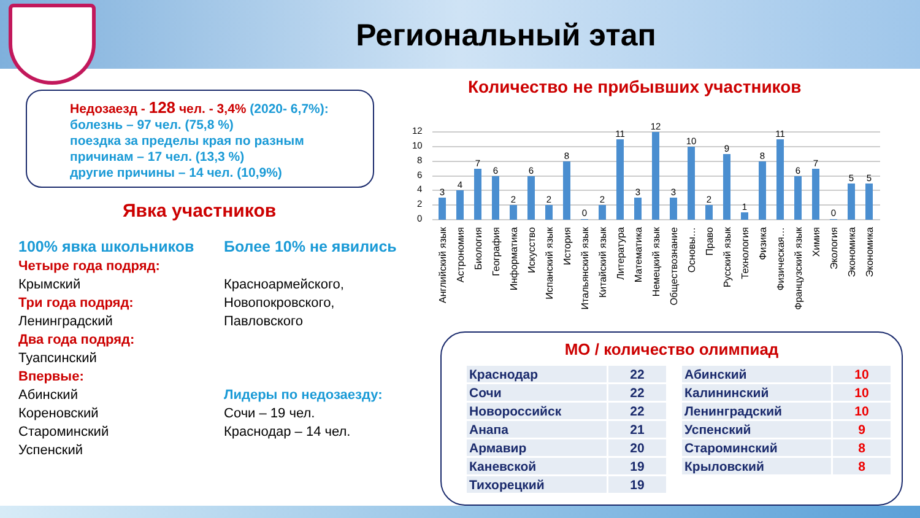Региональный этап
Недозаезд - 128 чел. - 3,4% (2020- 6,7%):
болезнь – 97 чел. (75,8 %)
поездка за пределы края по разным
причинам – 17 чел. (13,3 %)
другие причины – 14 чел. (10,9%)
Явка участников
100% явка школьников
Четыре года подряд:
Крымский
Три года подряд:
Ленинградский
Два года подряд:
Туапсинский
Впервые:
Абинский
Кореновский
Староминский
Успенский
Более 10% не явились
Красноармейского,
Новопокровского,
Павловского
Лидеры по недозаезду:
Сочи – 19 чел.
Краснодар – 14 чел.
Количество не прибывших участников
12
10
8
6
4
2
0
3
4
7
6
2
6
2
8
0
2
11
3
12
3
10
2
9
1
8
11
6
7
0
5
5
Английский язык
Астрономия
Биология
География
Информатика
Искусство
Испанский язык
История
Итальянский язык
Китайский язык
Литература
Математика
Немецкий язык
Обществознание
Основы…
Право
Русский язык
Технология
Физика
Физическая…
Французский язык
Химия
Экология
Экономика
Экономика
МО / количество олимпиад
| Краснодар | 22 |
| Сочи | 22 |
| Новороссийск | 22 |
| Анапа | 21 |
| Армавир | 20 |
| Каневской | 19 |
| Тихорецкий | 19 |
| Абинский | 10 |
| Калининский | 10 |
| Ленинградский | 10 |
| Успенский | 9 |
| Староминский | 8 |
| Крыловский | 8 |